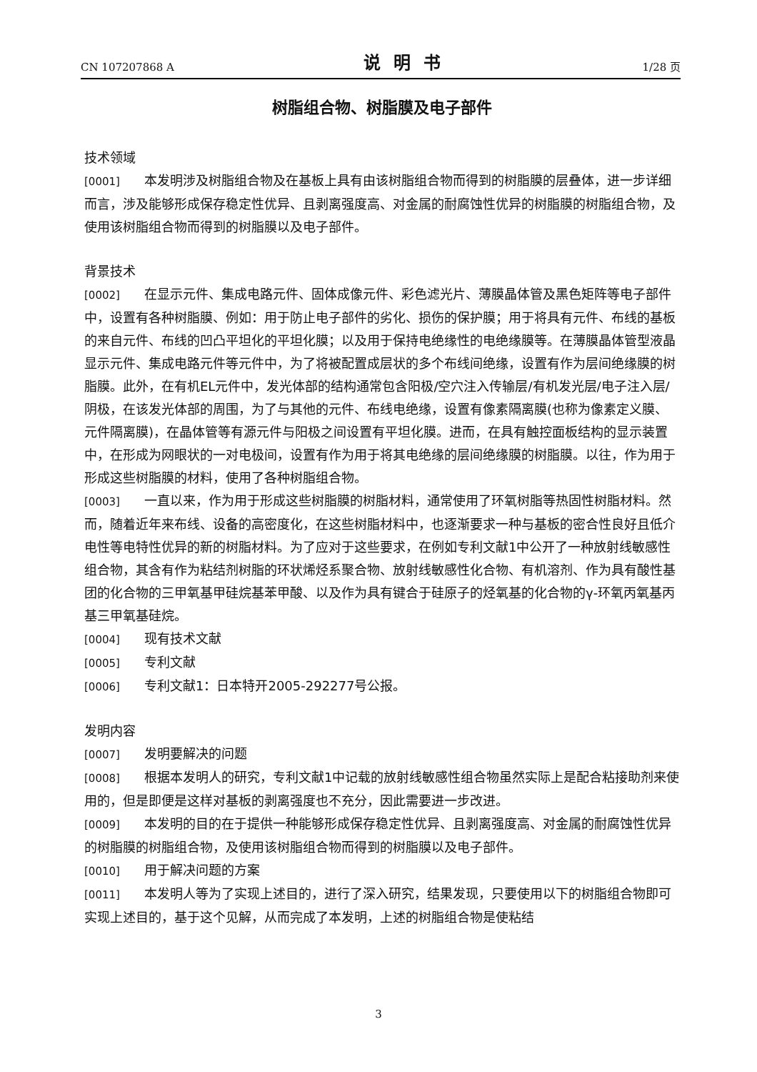CN 107207868 A 说明书 1/28 页
树脂组合物、树脂膜及电子部件
技术领域
[0001] 本发明涉及树脂组合物及在基板上具有由该树脂组合物而得到的树脂膜的层叠体，进一步详细而言，涉及能够形成保存稳定性优异、且剥离强度高、对金属的耐腐蚀性优异的树脂膜的树脂组合物，及使用该树脂组合物而得到的树脂膜以及电子部件。
背景技术
[0002] 在显示元件、集成电路元件、固体成像元件、彩色滤光片、薄膜晶体管及黑色矩阵等电子部件中，设置有各种树脂膜、例如：用于防止电子部件的劣化、损伤的保护膜；用于将具有元件、布线的基板的来自元件、布线的凹凸平坦化的平坦化膜；以及用于保持电绝缘性的电绝缘膜等。在薄膜晶体管型液晶显示元件、集成电路元件等元件中，为了将被配置成层状的多个布线间绝缘，设置有作为层间绝缘膜的树脂膜。此外，在有机EL元件中，发光体部的结构通常包含阳极/空穴注入传输层/有机发光层/电子注入层/阴极，在该发光体部的周围，为了与其他的元件、布线电绝缘，设置有像素隔离膜(也称为像素定义膜、元件隔离膜)，在晶体管等有源元件与阳极之间设置有平坦化膜。进而，在具有触控面板结构的显示装置中，在形成为网眼状的一对电极间，设置有作为用于将其电绝缘的层间绝缘膜的树脂膜。以往，作为用于形成这些树脂膜的材料，使用了各种树脂组合物。
[0003] 一直以来，作为用于形成这些树脂膜的树脂材料，通常使用了环氧树脂等热固性树脂材料。然而，随着近年来布线、设备的高密度化，在这些树脂材料中，也逐渐要求一种与基板的密合性良好且低介电性等电特性优异的新的树脂材料。为了应对于这些要求，在例如专利文献1中公开了一种放射线敏感性组合物，其含有作为粘结剂树脂的环状烯烃系聚合物、放射线敏感性化合物、有机溶剂、作为具有酸性基团的化合物的三甲氧基甲硅烷基苯甲酸、以及作为具有键合于硅原子的烃氧基的化合物的γ-环氧丙氧基丙基三甲氧基硅烷。
[0004] 现有技术文献
[0005] 专利文献
[0006] 专利文献1：日本特开2005-292277号公报。
发明内容
[0007] 发明要解决的问题
[0008] 根据本发明人的研究，专利文献1中记载的放射线敏感性组合物虽然实际上是配合粘接助剂来使用的，但是即便是这样对基板的剥离强度也不充分，因此需要进一步改进。
[0009] 本发明的目的在于提供一种能够形成保存稳定性优异、且剥离强度高、对金属的耐腐蚀性优异的树脂膜的树脂组合物，及使用该树脂组合物而得到的树脂膜以及电子部件。
[0010] 用于解决问题的方案
[0011] 本发明人等为了实现上述目的，进行了深入研究，结果发现，只要使用以下的树脂组合物即可实现上述目的，基于这个见解，从而完成了本发明，上述的树脂组合物是使粘结
3